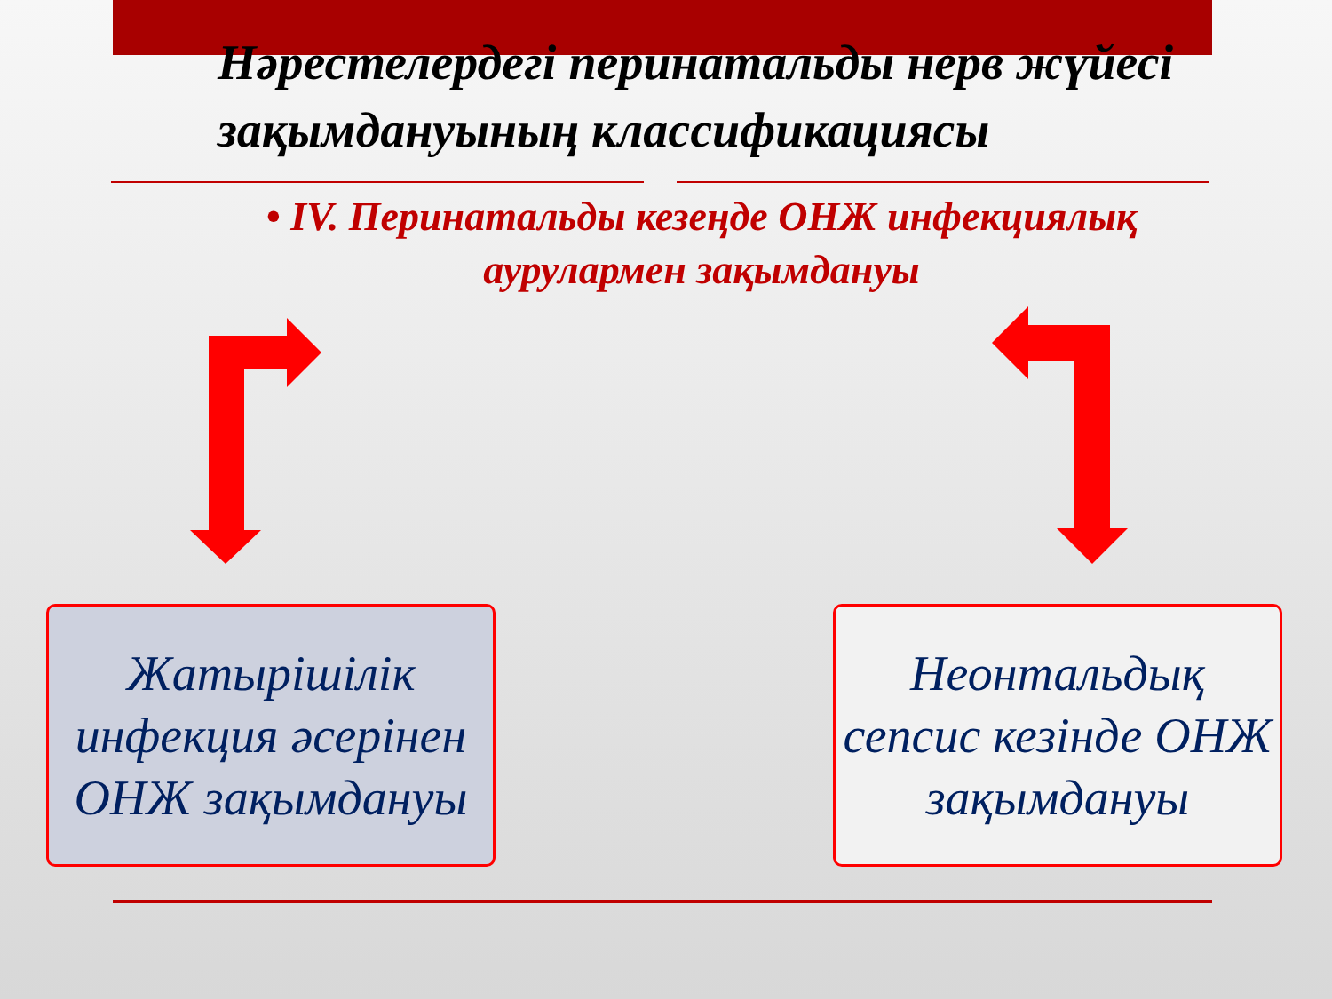Нәрестелердегі перинатальды нерв жүйесі зақымдануының классификациясы
• IV. Перинатальды кезеңде ОНЖ инфекциялық аурулармен зақымдануы
Жатырішілік инфекция әсерінен ОНЖ зақымдануы
Неонтальдық сепсис кезінде ОНЖ зақымдануы